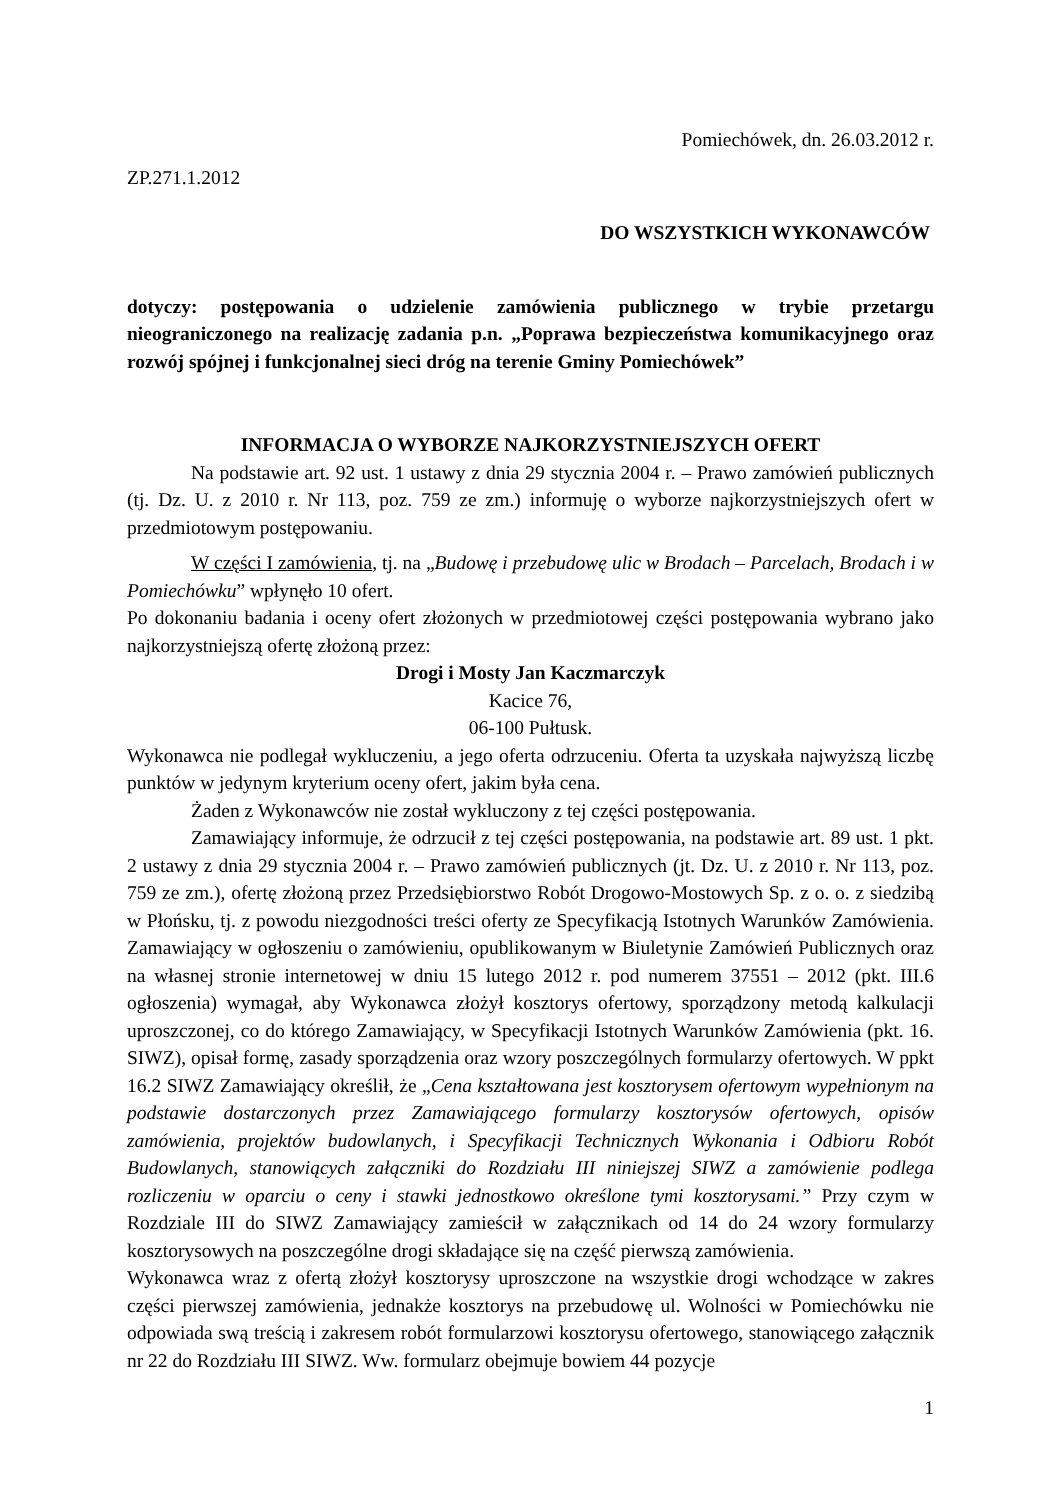Pomiechówek, dn. 26.03.2012 r.
ZP.271.1.2012
DO WSZYSTKICH WYKONAWCÓW
dotyczy: postępowania o udzielenie zamówienia publicznego w trybie przetargu nieograniczonego na realizację zadania p.n. „Poprawa bezpieczeństwa komunikacyjnego oraz rozwój spójnej i funkcjonalnej sieci dróg na terenie Gminy Pomiechówek”
INFORMACJA O WYBORZE NAJKORZYSTNIEJSZYCH OFERT
Na podstawie art. 92 ust. 1 ustawy z dnia 29 stycznia 2004 r. – Prawo zamówień publicznych (tj. Dz. U. z 2010 r. Nr 113, poz. 759 ze zm.) informuję o wyborze najkorzystniejszych ofert w przedmiotowym postępowaniu.
W części I zamówienia, tj. na „Budowę i przebudowę ulic w Brodach – Parcelach, Brodach i w Pomiechówku” wpłynęło 10 ofert.
Po dokonaniu badania i oceny ofert złożonych w przedmiotowej części postępowania wybrano jako najkorzystniejszą ofertę złożoną przez:
Drogi i Mosty Jan Kaczmarczyk
Kacice 76,
06-100 Pułtusk.
Wykonawca nie podlegał wykluczeniu, a jego oferta odrzuceniu. Oferta ta uzyskała najwyższą liczbę punktów w jedynym kryterium oceny ofert, jakim była cena.
Żaden z Wykonawców nie został wykluczony z tej części postępowania.
Zamawiający informuje, że odrzucił z tej części postępowania, na podstawie art. 89 ust. 1 pkt. 2 ustawy z dnia 29 stycznia 2004 r. – Prawo zamówień publicznych (jt. Dz. U. z 2010 r. Nr 113, poz. 759 ze zm.), ofertę złożoną przez Przedsiębiorstwo Robót Drogowo-Mostowych Sp. z o. o. z siedzibą w Płońsku, tj. z powodu niezgodności treści oferty ze Specyfikacją Istotnych Warunków Zamówienia. Zamawiający w ogłoszeniu o zamówieniu, opublikowanym w Biuletynie Zamówień Publicznych oraz na własnej stronie internetowej w dniu 15 lutego 2012 r. pod numerem 37551 – 2012 (pkt. III.6 ogłoszenia) wymagał, aby Wykonawca złożył kosztorys ofertowy, sporządzony metodą kalkulacji uproszczonej, co do którego Zamawiający, w Specyfikacji Istotnych Warunków Zamówienia (pkt. 16. SIWZ), opisał formę, zasady sporządzenia oraz wzory poszczególnych formularzy ofertowych. W ppkt 16.2 SIWZ Zamawiający określił, że „Cena kształtowana jest kosztorysem ofertowym wypełnionym na podstawie dostarczonych przez Zamawiającego formularzy kosztorysów ofertowych, opisów zamówienia, projektów budowlanych, i Specyfikacji Technicznych Wykonania i Odbioru Robót Budowlanych, stanowiących załączniki do Rozdziału III niniejszej SIWZ a zamówienie podlega rozliczeniu w oparciu o ceny i stawki jednostkowo określone tymi kosztorysami.” Przy czym w Rozdziale III do SIWZ Zamawiający zamieścił w załącznikach od 14 do 24 wzory formularzy kosztorysowych na poszczególne drogi składające się na część pierwszą zamówienia.
Wykonawca wraz z ofertą złożył kosztorysy uproszczone na wszystkie drogi wchodzące w zakres części pierwszej zamówienia, jednakże kosztorys na przebudowę ul. Wolności w Pomiechówku nie odpowiada swą treścią i zakresem robót formularzowi kosztorysu ofertowego, stanowiącego załącznik nr 22 do Rozdziału III SIWZ. Ww. formularz obejmuje bowiem 44 pozycje
1